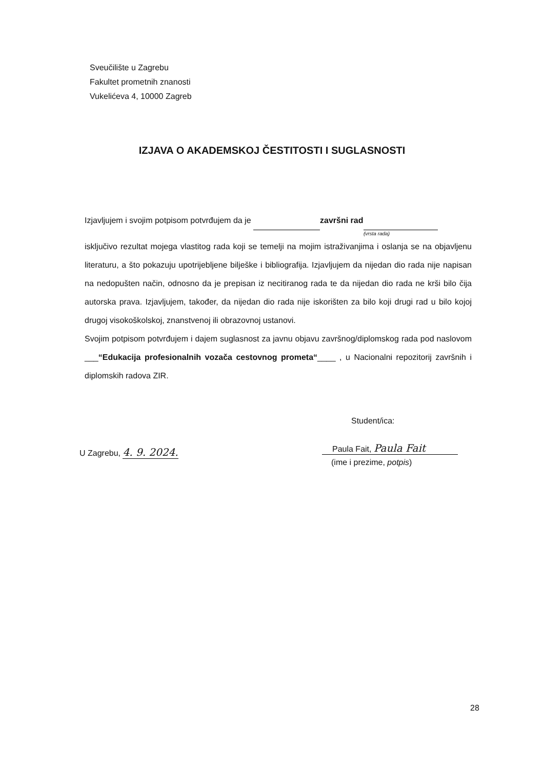Sveučilište u Zagrebu
Fakultet prometnih znanosti
Vukelićeva 4, 10000 Zagreb
IZJAVA O AKADEMSKOJ ČESTITOSTI I SUGLASNOSTI
Izjavljujem i svojim potpisom potvrđujem da je završni rad
(vrsta rada)
isključivo rezultat mojega vlastitog rada koji se temelji na mojim istraživanjima i oslanja se na objavljenu literaturu, a što pokazuju upotrijebljene bilješke i bibliografija. Izjavljujem da nijedan dio rada nije napisan na nedopušten način, odnosno da je prepisan iz necitiranog rada te da nijedan dio rada ne krši bilo čija autorska prava. Izjavljujem, također, da nijedan dio rada nije iskorišten za bilo koji drugi rad u bilo kojoj drugoj visokoškolskoj, znanstvenoj ili obrazovnoj ustanovi.
Svojim potpisom potvrđujem i dajem suglasnost za javnu objavu završnog/diplomskog rada pod naslovom ___“Edukacija profesionalnih vozača cestovnog prometa“____ , u Nacionalni repozitorij završnih i diplomskih radova ZIR.
Student/ica:
U Zagrebu, 4. 9. 2024.
Paula Fait, Paula Fait
(ime i prezime, potpis)
28